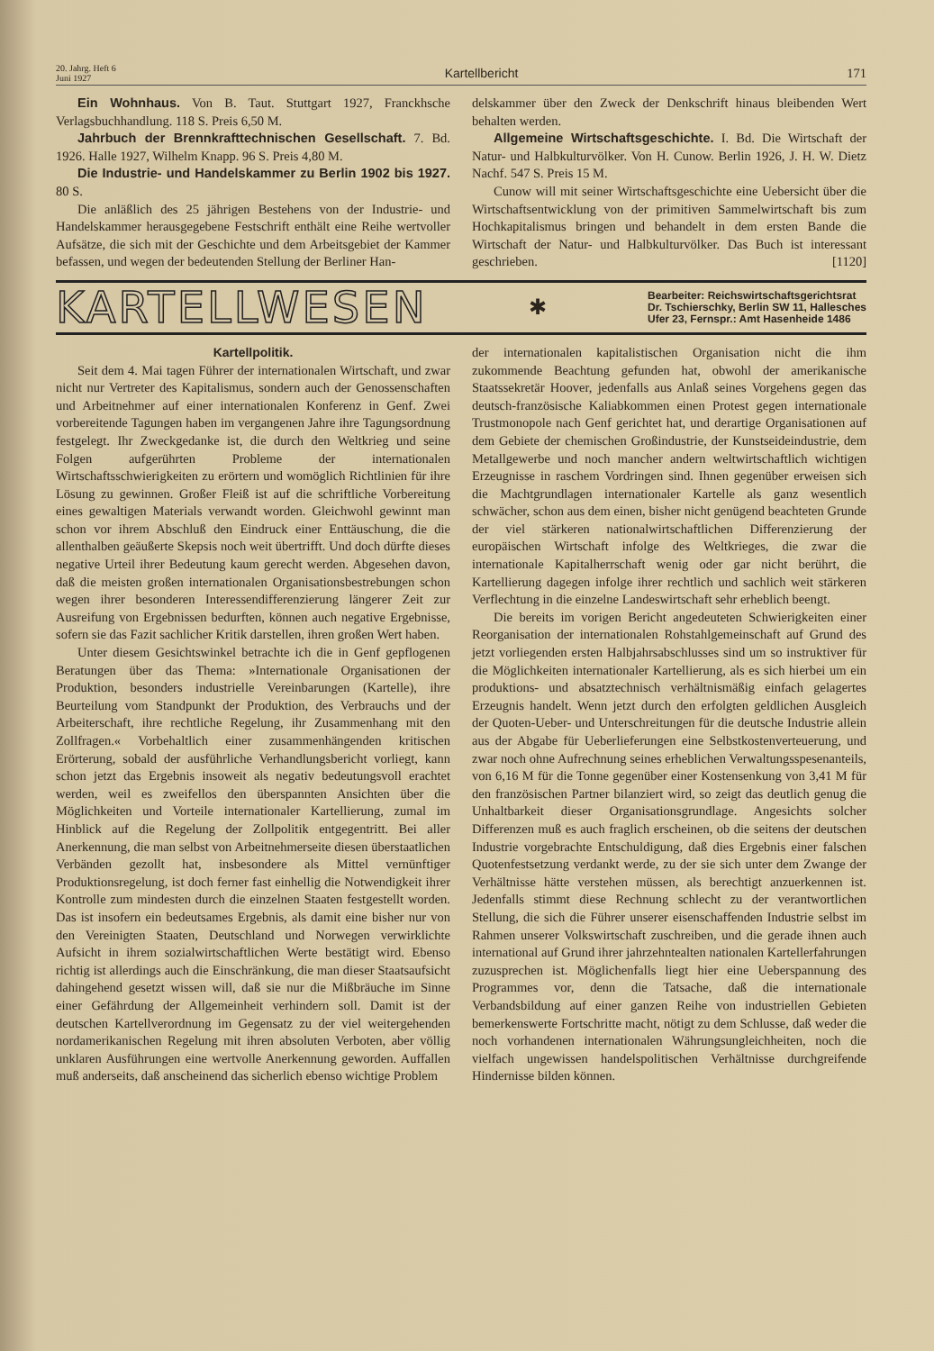20. Jahrg. Heft 6
Juni 1927
Kartellbericht
171
Ein Wohnhaus. Von B. Taut. Stuttgart 1927, Franckhsche Verlagsbuchhandlung. 118 S. Preis 6,50 M.
Jahrbuch der Brennkrafttechnischen Gesellschaft. 7. Bd. 1926. Halle 1927, Wilhelm Knapp. 96 S. Preis 4,80 M.
Die Industrie- und Handelskammer zu Berlin 1902 bis 1927. 80 S.
Die anläßlich des 25 jährigen Bestehens von der Industrie- und Handelskammer herausgegebene Festschrift enthält eine Reihe wertvoller Aufsätze, die sich mit der Geschichte und dem Arbeitsgebiet der Kammer befassen, und wegen der bedeutenden Stellung der Berliner Han-
delskammer über den Zweck der Denkschrift hinaus bleibenden Wert behalten werden.
Allgemeine Wirtschaftsgeschichte. I. Bd. Die Wirtschaft der Natur- und Halbkulturvölker. Von H. Cunow. Berlin 1926, J. H. W. Dietz Nachf. 547 S. Preis 15 M.
Cunow will mit seiner Wirtschaftsgeschichte eine Uebersicht über die Wirtschaftsentwicklung von der primitiven Sammelwirtschaft bis zum Hochkapitalismus bringen und behandelt in dem ersten Bande die Wirtschaft der Natur- und Halbkulturvölker. Das Buch ist interessant geschrieben. [1120]
KARTELLWESEN
✱
Bearbeiter: Reichswirtschaftsgerichtsrat
Dr. Tschierschky, Berlin SW 11, Hallesches
Ufer 23, Fernspr.: Amt Hasenheide 1486
Kartellpolitik.
Seit dem 4. Mai tagen Führer der internationalen Wirtschaft, und zwar nicht nur Vertreter des Kapitalismus, sondern auch der Genossenschaften und Arbeitnehmer auf einer internationalen Konferenz in Genf. Zwei vorbereitende Tagungen haben im vergangenen Jahre ihre Tagungsordnung festgelegt. Ihr Zweckgedanke ist, die durch den Weltkrieg und seine Folgen aufgerührten Probleme der internationalen Wirtschaftsschwierigkeiten zu erörtern und womöglich Richtlinien für ihre Lösung zu gewinnen. Großer Fleiß ist auf die schriftliche Vorbereitung eines gewaltigen Materials verwandt worden. Gleichwohl gewinnt man schon vor ihrem Abschluß den Eindruck einer Enttäuschung, die die allenthalben geäußerte Skepsis noch weit übertrifft. Und doch dürfte dieses negative Urteil ihrer Bedeutung kaum gerecht werden. Abgesehen davon, daß die meisten großen internationalen Organisationsbestrebungen schon wegen ihrer besonderen Interessendifferenzierung längerer Zeit zur Ausreifung von Ergebnissen bedurften, können auch negative Ergebnisse, sofern sie das Fazit sachlicher Kritik darstellen, ihren großen Wert haben.
Unter diesem Gesichtswinkel betrachte ich die in Genf gepflogenen Beratungen über das Thema: »Internationale Organisationen der Produktion, besonders industrielle Vereinbarungen (Kartelle), ihre Beurteilung vom Standpunkt der Produktion, des Verbrauchs und der Arbeiterschaft, ihre rechtliche Regelung, ihr Zusammenhang mit den Zollfragen.« Vorbehaltlich einer zusammenhängenden kritischen Erörterung, sobald der ausführliche Verhandlungsbericht vorliegt, kann schon jetzt das Ergebnis insoweit als negativ bedeutungsvoll erachtet werden, weil es zweifellos den überspannten Ansichten über die Möglichkeiten und Vorteile internationaler Kartellierung, zumal im Hinblick auf die Regelung der Zollpolitik entgegentritt. Bei aller Anerkennung, die man selbst von Arbeitnehmerseite diesen überstaatlichen Verbänden gezollt hat, insbesondere als Mittel vernünftiger Produktionsregelung, ist doch ferner fast einhellig die Notwendigkeit ihrer Kontrolle zum mindesten durch die einzelnen Staaten festgestellt worden. Das ist insofern ein bedeutsames Ergebnis, als damit eine bisher nur von den Vereinigten Staaten, Deutschland und Norwegen verwirklichte Aufsicht in ihrem sozialwirtschaftlichen Werte bestätigt wird. Ebenso richtig ist allerdings auch die Einschränkung, die man dieser Staatsaufsicht dahingehend gesetzt wissen will, daß sie nur die Mißbräuche im Sinne einer Gefährdung der Allgemeinheit verhindern soll. Damit ist der deutschen Kartellverordnung im Gegensatz zu der viel weitergehenden nordamerikanischen Regelung mit ihren absoluten Verboten, aber völlig unklaren Ausführungen eine wertvolle Anerkennung geworden. Auffallen muß anderseits, daß anscheinend das sicherlich ebenso wichtige Problem
der internationalen kapitalistischen Organisation nicht die ihm zukommende Beachtung gefunden hat, obwohl der amerikanische Staatssekretär Hoover, jedenfalls aus Anlaß seines Vorgehens gegen das deutsch-französische Kaliabkommen einen Protest gegen internationale Trustmonopole nach Genf gerichtet hat, und derartige Organisationen auf dem Gebiete der chemischen Großindustrie, der Kunstseideindustrie, dem Metallgewerbe und noch mancher andern weltwirtschaftlich wichtigen Erzeugnisse in raschem Vordringen sind. Ihnen gegenüber erweisen sich die Machtgrundlagen internationaler Kartelle als ganz wesentlich schwächer, schon aus dem einen, bisher nicht genügend beachteten Grunde der viel stärkeren nationalwirtschaftlichen Differenzierung der europäischen Wirtschaft infolge des Weltkrieges, die zwar die internationale Kapitalherrschaft wenig oder gar nicht berührt, die Kartellierung dagegen infolge ihrer rechtlich und sachlich weit stärkeren Verflechtung in die einzelne Landeswirtschaft sehr erheblich beengt.
Die bereits im vorigen Bericht angedeuteten Schwierigkeiten einer Reorganisation der internationalen Rohstahlgemeinschaft auf Grund des jetzt vorliegenden ersten Halbjahrsabschlusses sind um so instruktiver für die Möglichkeiten internationaler Kartellierung, als es sich hierbei um ein produktions- und absatztechnisch verhältnismäßig einfach gelagertes Erzeugnis handelt. Wenn jetzt durch den erfolgten geldlichen Ausgleich der Quoten-Ueber- und Unterschreitungen für die deutsche Industrie allein aus der Abgabe für Ueberlieferungen eine Selbstkostenverteuerung, und zwar noch ohne Aufrechnung seines erheblichen Verwaltungsspesenanteils, von 6,16 M für die Tonne gegenüber einer Kostensenkung von 3,41 M für den französischen Partner bilanziert wird, so zeigt das deutlich genug die Unhaltbarkeit dieser Organisationsgrundlage. Angesichts solcher Differenzen muß es auch fraglich erscheinen, ob die seitens der deutschen Industrie vorgebrachte Entschuldigung, daß dies Ergebnis einer falschen Quotenfestsetzung verdankt werde, zu der sie sich unter dem Zwange der Verhältnisse hätte verstehen müssen, als berechtigt anzuerkennen ist. Jedenfalls stimmt diese Rechnung schlecht zu der verantwortlichen Stellung, die sich die Führer unserer eisenschaffenden Industrie selbst im Rahmen unserer Volkswirtschaft zuschreiben, und die gerade ihnen auch international auf Grund ihrer jahrzehntealten nationalen Kartellerfahrungen zuzusprechen ist. Möglichenfalls liegt hier eine Ueberspannung des Programmes vor, denn die Tatsache, daß die internationale Verbandsbildung auf einer ganzen Reihe von industriellen Gebieten bemerkenswerte Fortschritte macht, nötigt zu dem Schlusse, daß weder die noch vorhandenen internationalen Währungsungleichheiten, noch die vielfach ungewissen handelspolitischen Verhältnisse durchgreifende Hindernisse bilden können.